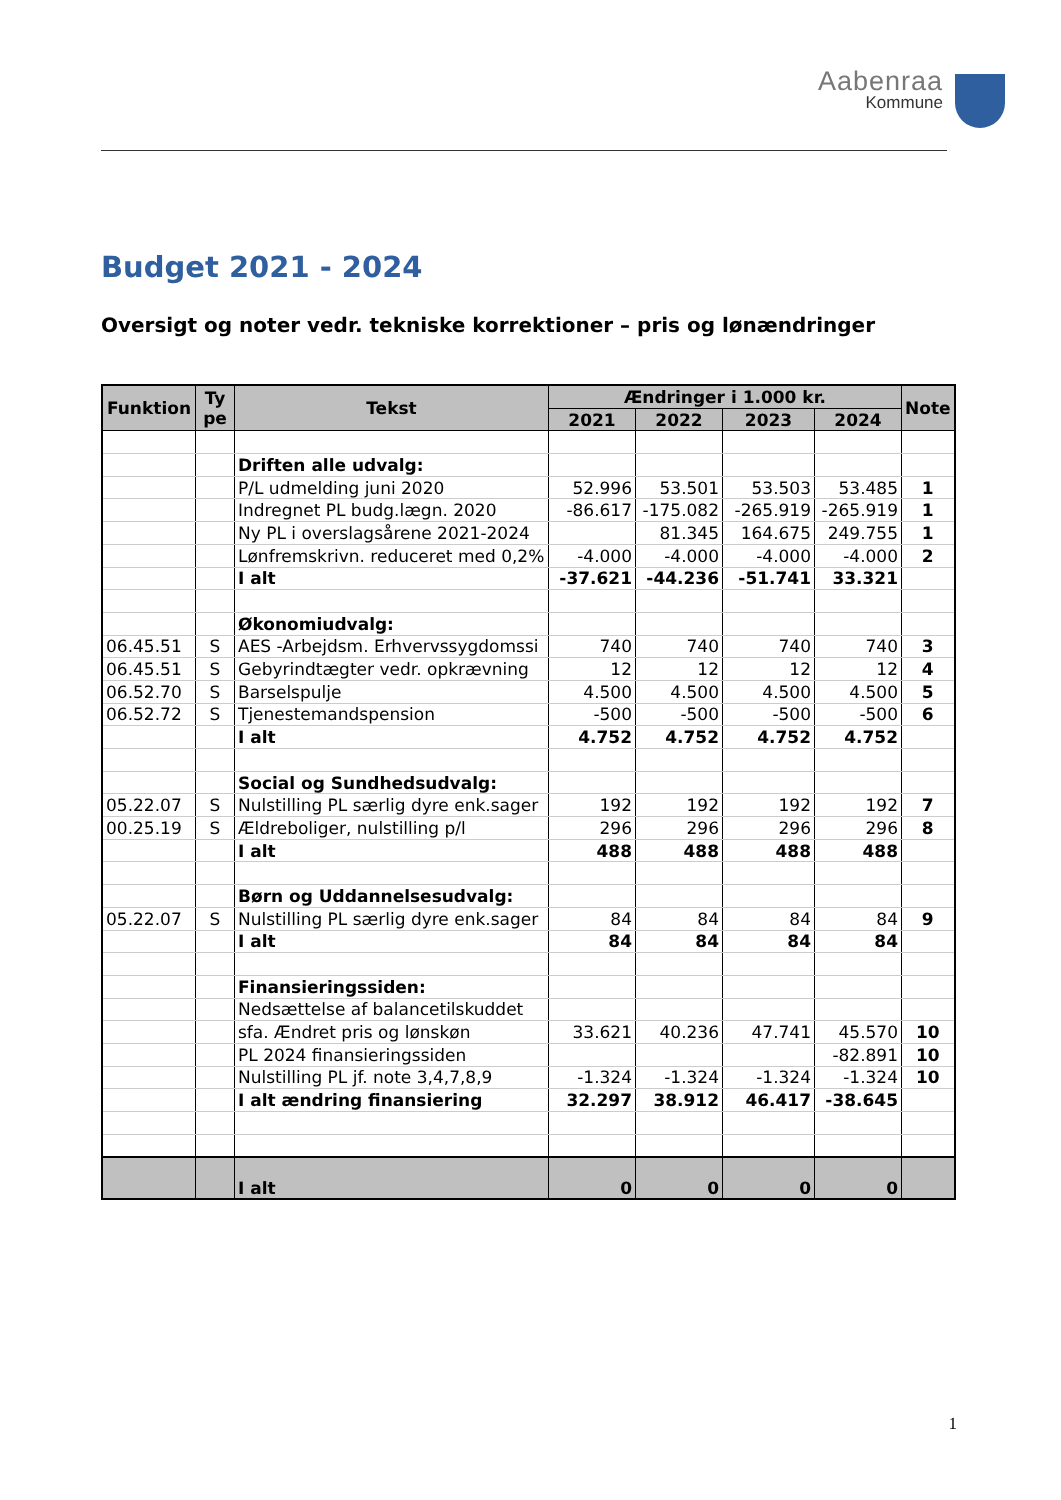Aabenraa
Kommune
Budget 2021 - 2024
Oversigt og noter vedr. tekniske korrektioner – pris og lønændringer
| Funktion | Ty pe | Tekst | Ændringer i 1.000 kr. | | | | Note |
| --- | --- | --- | --- | --- | --- | --- | --- |
| | | | 2021 | 2022 | 2023 | 2024 | |
| | | Driften alle udvalg: | | | | | |
| | | P/L udmelding juni 2020 | 52.996 | 53.501 | 53.503 | 53.485 | 1 |
| | | Indregnet PL budg.lægn. 2020 | -86.617 | -175.082 | -265.919 | -265.919 | 1 |
| | | Ny PL i overslagsårene 2021-2024 | | 81.345 | 164.675 | 249.755 | 1 |
| | | Lønfremskrivn. reduceret med 0,2% | -4.000 | -4.000 | -4.000 | -4.000 | 2 |
| | | I alt | -37.621 | -44.236 | -51.741 | 33.321 | |
| | | Økonomiudvalg: | | | | | |
| 06.45.51 | S | AES -Arbejdsm. Erhvervssygdomssi | 740 | 740 | 740 | 740 | 3 |
| 06.45.51 | S | Gebyrindtægter vedr. opkrævning | 12 | 12 | 12 | 12 | 4 |
| 06.52.70 | S | Barselspulje | 4.500 | 4.500 | 4.500 | 4.500 | 5 |
| 06.52.72 | S | Tjenestemandspension | -500 | -500 | -500 | -500 | 6 |
| | | I alt | 4.752 | 4.752 | 4.752 | 4.752 | |
| | | Social og Sundhedsudvalg: | | | | | |
| 05.22.07 | S | Nulstilling PL særlig dyre enk.sager | 192 | 192 | 192 | 192 | 7 |
| 00.25.19 | S | Ældreboliger, nulstilling p/l | 296 | 296 | 296 | 296 | 8 |
| | | I alt | 488 | 488 | 488 | 488 | |
| | | Børn og Uddannelsesudvalg: | | | | | |
| 05.22.07 | S | Nulstilling PL særlig dyre enk.sager | 84 | 84 | 84 | 84 | 9 |
| | | I alt | 84 | 84 | 84 | 84 | |
| | | Finansieringssiden: | | | | | |
| | | Nedsættelse af balancetilskuddet | | | | | |
| | | sfa. Ændret pris og lønskøn | 33.621 | 40.236 | 47.741 | 45.570 | 10 |
| | | PL 2024 finansieringssiden | | | | -82.891 | 10 |
| | | Nulstilling PL jf. note 3,4,7,8,9 | -1.324 | -1.324 | -1.324 | -1.324 | 10 |
| | | I alt ændring finansiering | 32.297 | 38.912 | 46.417 | -38.645 | |
| | | I alt | 0 | 0 | 0 | 0 | |
1